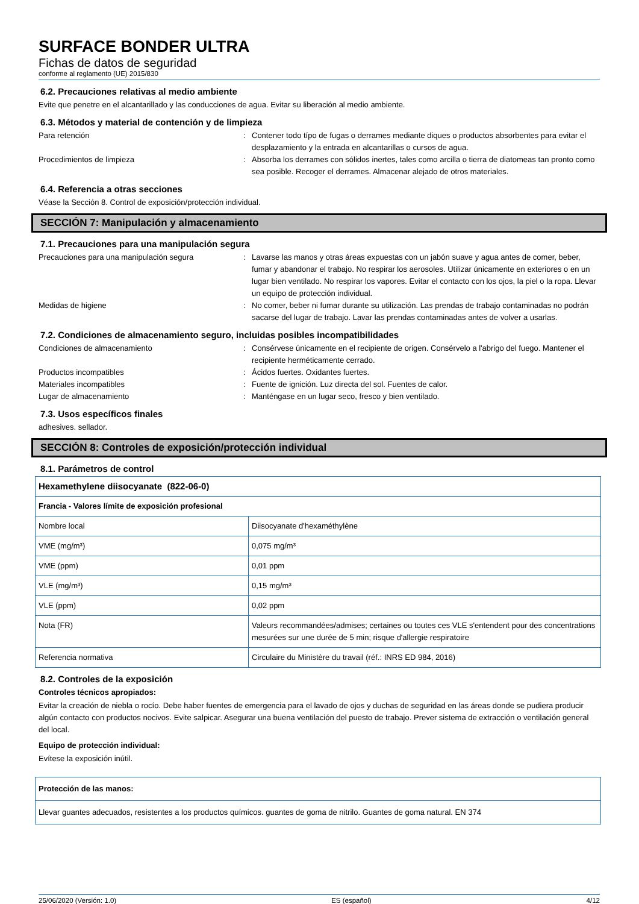SURFACE BONDER ULTRA
Fichas de datos de seguridad
conforme al reglamento (UE) 2015/830
6.2. Precauciones relativas al medio ambiente
Evite que penetre en el alcantarillado y las conducciones de agua. Evitar su liberación al medio ambiente.
6.3. Métodos y material de contención y de limpieza
Para retención : Contener todo típo de fugas o derrames mediante diques o productos absorbentes para evitar el desplazamiento y la entrada en alcantarillas o cursos de agua.
Procedimientos de limpieza : Absorba los derrames con sólidos inertes, tales como arcilla o tierra de diatomeas tan pronto como sea posible. Recoger el derrames. Almacenar alejado de otros materiales.
6.4. Referencia a otras secciones
Véase la Sección 8. Control de exposición/protección individual.
SECCIÓN 7: Manipulación y almacenamiento
7.1. Precauciones para una manipulación segura
Precauciones para una manipulación segura : Lavarse las manos y otras áreas expuestas con un jabón suave y agua antes de comer, beber, fumar y abandonar el trabajo. No respirar los aerosoles. Utilizar únicamente en exteriores o en un lugar bien ventilado. No respirar los vapores. Evitar el contacto con los ojos, la piel o la ropa. Llevar un equipo de protección individual.
Medidas de higiene : No comer, beber ni fumar durante su utilización. Las prendas de trabajo contaminadas no podrán sacarse del lugar de trabajo. Lavar las prendas contaminadas antes de volver a usarlas.
7.2. Condiciones de almacenamiento seguro, incluidas posibles incompatibilidades
Condiciones de almacenamiento : Consérvese únicamente en el recipiente de origen. Consérvelo a l'abrigo del fuego. Mantener el recipiente herméticamente cerrado.
Productos incompatibles : Ácidos fuertes. Oxidantes fuertes.
Materiales incompatibles : Fuente de ignición. Luz directa del sol. Fuentes de calor.
Lugar de almacenamiento : Manténgase en un lugar seco, fresco y bien ventilado.
7.3. Usos específicos finales
adhesives. sellador.
SECCIÓN 8: Controles de exposición/protección individual
8.1. Parámetros de control
| Hexamethylene diisocyanate (822-06-0) | |
| Francia - Valores límite de exposición profesional | |
| Nombre local | Diisocyanate d'hexaméthylène |
| VME (mg/m³) | 0,075 mg/m³ |
| VME (ppm) | 0,01 ppm |
| VLE (mg/m³) | 0,15 mg/m³ |
| VLE (ppm) | 0,02 ppm |
| Nota (FR) | Valeurs recommandées/admises; certaines ou toutes ces VLE s'entendent pour des concentrations mesurées sur une durée de 5 min; risque d'allergie respiratoire |
| Referencia normativa | Circulaire du Ministère du travail (réf.: INRS ED 984, 2016) |
8.2. Controles de la exposición
Controles técnicos apropiados:
Evitar la creación de niebla o rocío. Debe haber fuentes de emergencia para el lavado de ojos y duchas de seguridad en las áreas donde se pudiera producir algún contacto con productos nocivos. Evite salpicar. Asegurar una buena ventilación del puesto de trabajo. Prever sistema de extracción o ventilación general del local.
Equipo de protección individual:
Evítese la exposición inútil.
| Protección de las manos: |
| Llevar guantes adecuados, resistentes a los productos químicos. guantes de goma de nitrilo. Guantes de goma natural. EN 374 |
25/06/2020 (Versión: 1.0) ES (español) 4/12